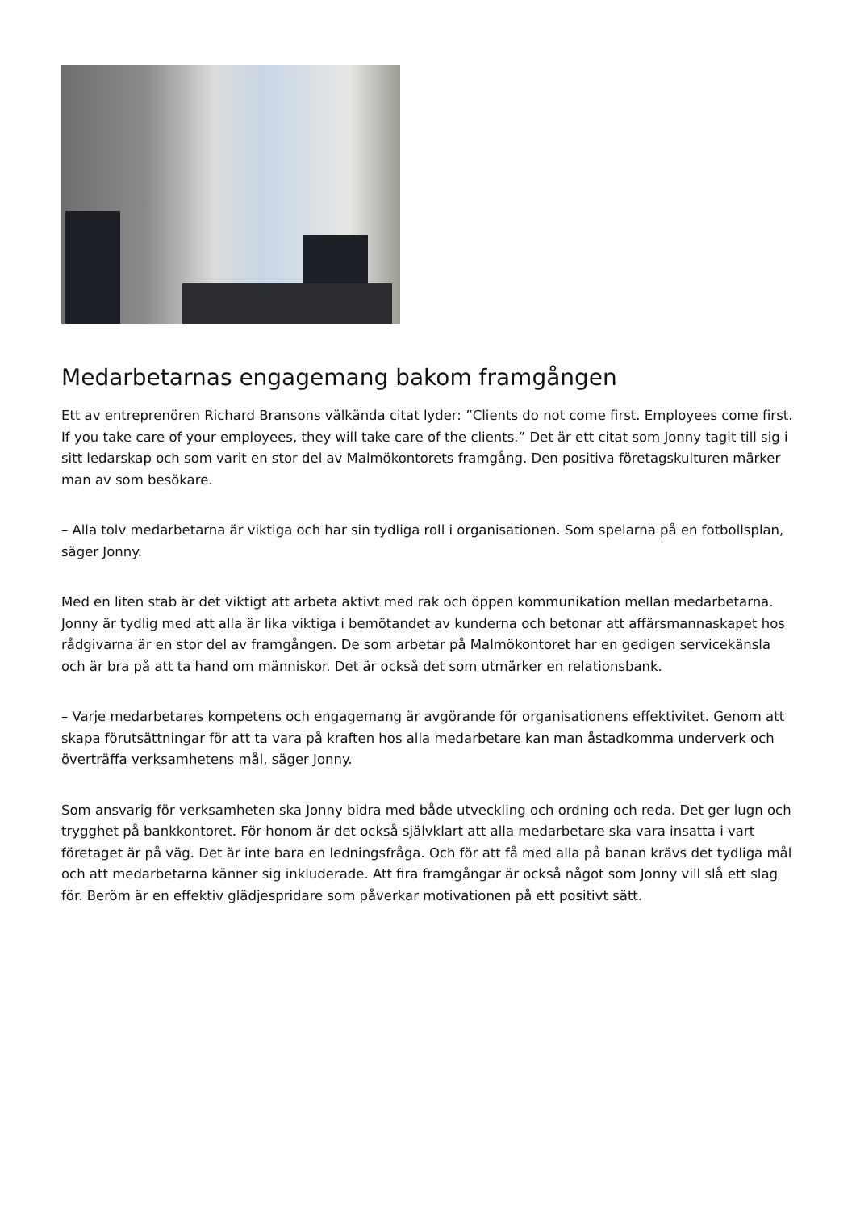Medarbetarnas engagemang bakom framgången
Ett av entreprenören Richard Bransons välkända citat lyder: ”Clients do not come first. Employees come first. If you take care of your employees, they will take care of the clients.” Det är ett citat som Jonny tagit till sig i sitt ledarskap och som varit en stor del av Malmökontorets framgång. Den positiva företagskulturen märker man av som besökare.
– Alla tolv medarbetarna är viktiga och har sin tydliga roll i organisationen. Som spelarna på en fotbollsplan, säger Jonny.
Med en liten stab är det viktigt att arbeta aktivt med rak och öppen kommunikation mellan medarbetarna. Jonny är tydlig med att alla är lika viktiga i bemötandet av kunderna och betonar att affärsmannaskapet hos rådgivarna är en stor del av framgången. De som arbetar på Malmökontoret har en gedigen servicekänsla och är bra på att ta hand om människor. Det är också det som utmärker en relationsbank.
– Varje medarbetares kompetens och engagemang är avgörande för organisationens effektivitet. Genom att skapa förutsättningar för att ta vara på kraften hos alla medarbetare kan man åstadkomma underverk och överträffa verksamhetens mål, säger Jonny.
Som ansvarig för verksamheten ska Jonny bidra med både utveckling och ordning och reda. Det ger lugn och trygghet på bankkontoret. För honom är det också självklart att alla medarbetare ska vara insatta i vart företaget är på väg. Det är inte bara en ledningsfråga. Och för att få med alla på banan krävs det tydliga mål och att medarbetarna känner sig inkluderade. Att fira framgångar är också något som Jonny vill slå ett slag för. Beröm är en effektiv glädjespridare som påverkar motivationen på ett positivt sätt.